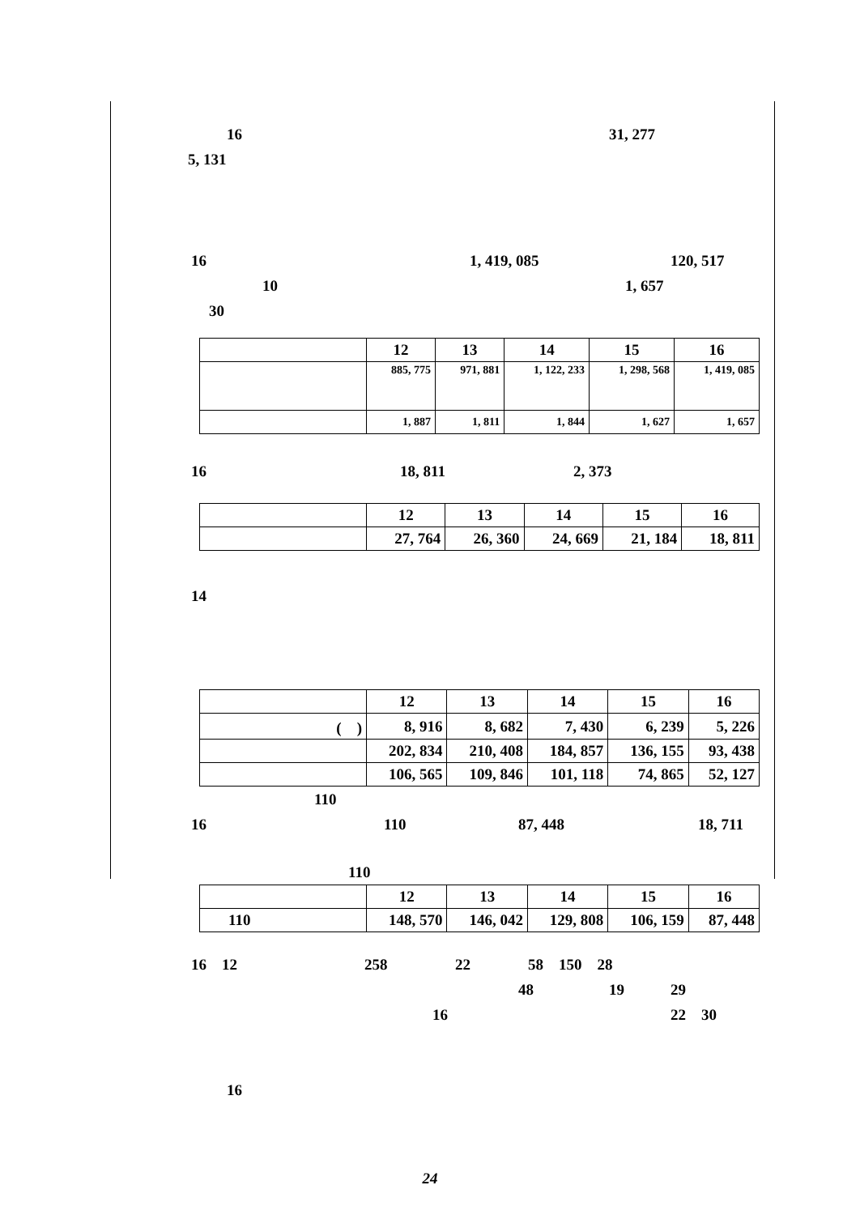16 31, 277
5, 131 16 1, 419, 085 120, 517
10 1, 657
30
| | 12 | 13 | 14 | 15 | 16 |
| | 885, 775 | 971, 881 | 1, 122, 233 | 1, 298, 568 | 1, 419, 085 |
| | 1, 887 | 1, 811 | 1, 844 | 1, 627 | 1, 657 |
16 18, 811 2, 373
| | 12 | 13 | 14 | 15 | 16 |
| | 27, 764 | 26, 360 | 24, 669 | 21, 184 | 18, 811 |
14
| | 12 | 13 | 14 | 15 | 16 |
| ( ) | 8, 916 | 8, 682 | 7, 430 | 6, 239 | 5, 226 |
| | 202, 834 | 210, 408 | 184, 857 | 136, 155 | 93, 438 |
| | 106, 565 | 109, 846 | 101, 118 | 74, 865 | 52, 127 |
110
16 110 87, 448 18, 711
110
| | 12 | 13 | 14 | 15 | 16 |
| 110 | 148, 570 | 146, 042 | 129, 808 | 106, 159 | 87, 448 |
16　12 258 22 58　150　28
48 19 29
16 22　30
16
24